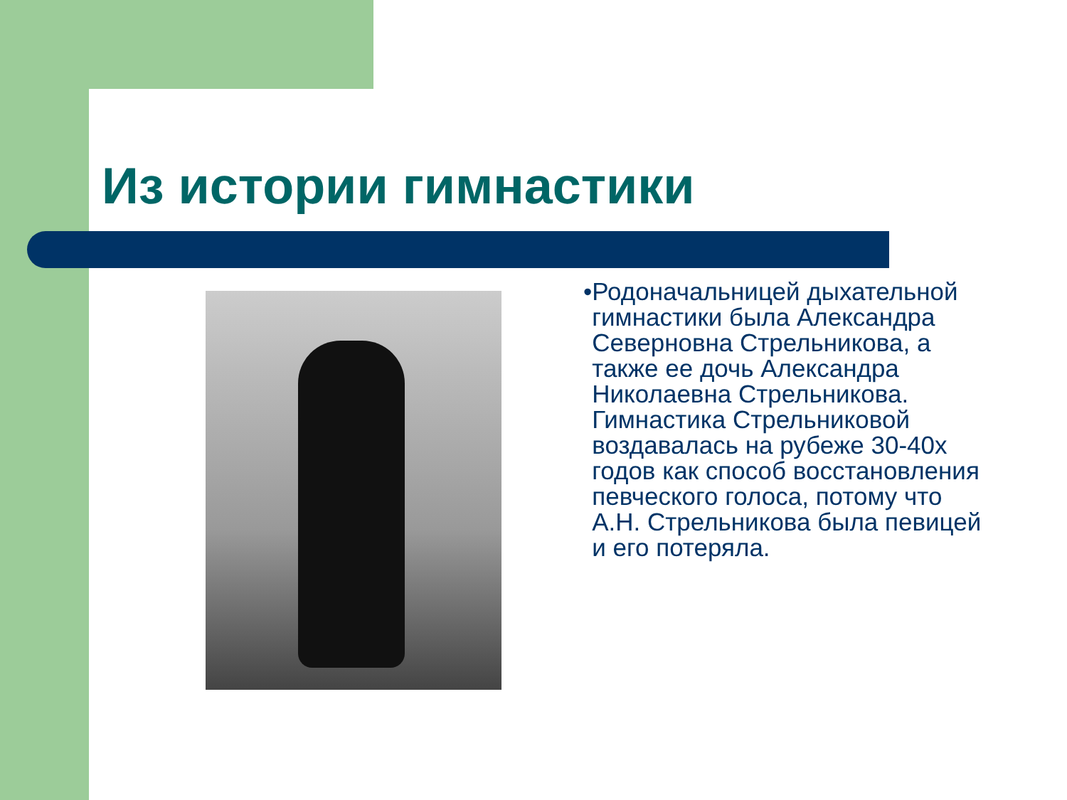Из истории гимнастики
• Родоначальницей дыхательной гимнастики была Александра Северновна Стрельникова, а также ее дочь Александра Николаевна Стрельникова. Гимнастика Стрельниковой воздавалась на рубеже 30-40х годов как способ восстановления певческого голоса, потому что А.Н. Стрельникова была певицей и его потеряла.